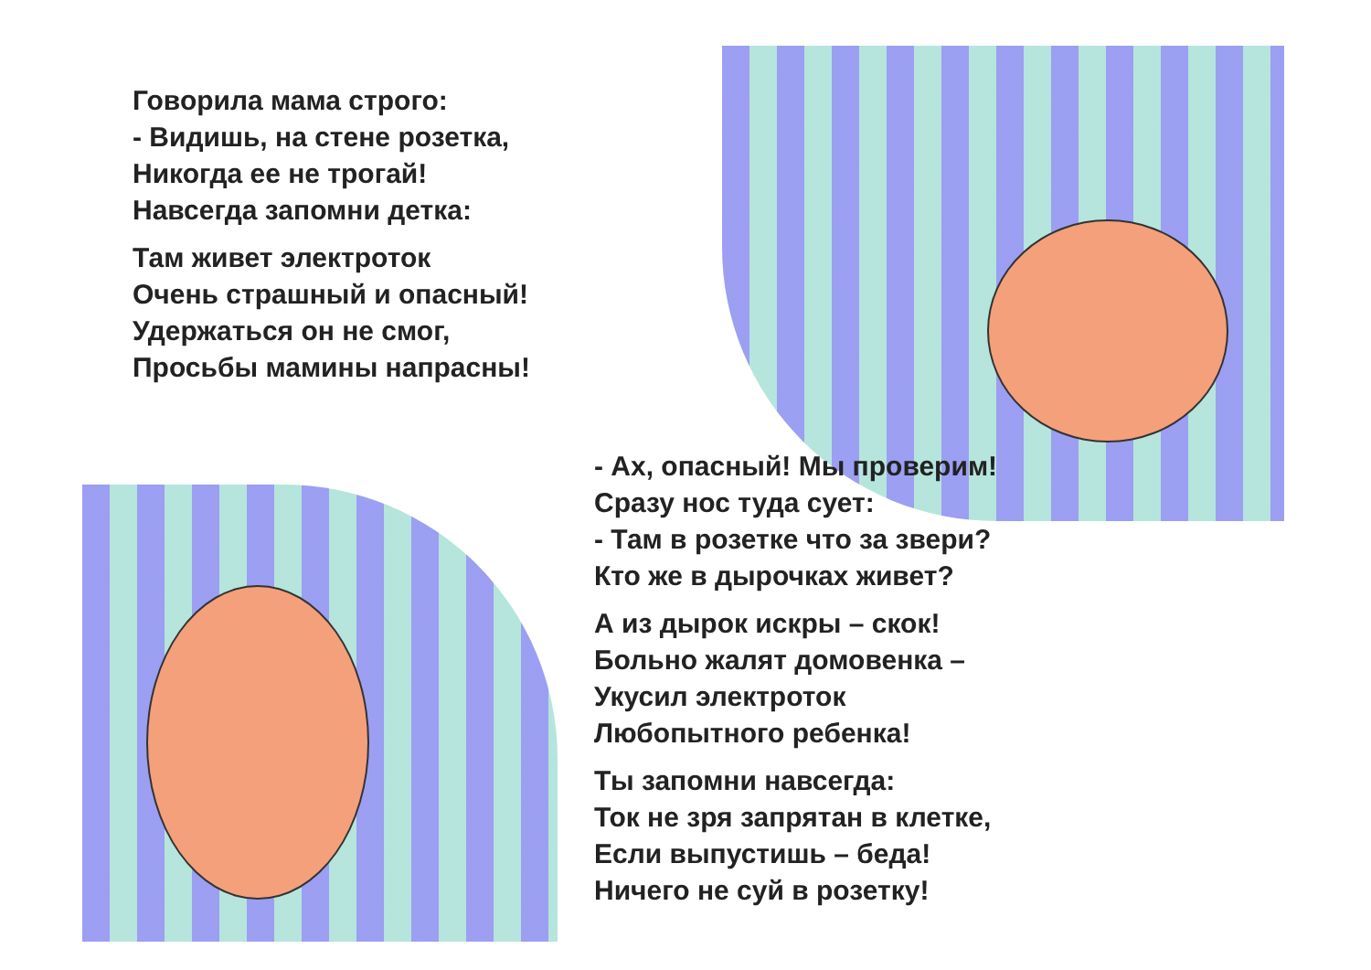Говорила мама строго:
- Видишь, на стене розетка,
Никогда ее не трогай!
Навсегда запомни детка:
Там живет электроток
Очень страшный и опасный!
Удержаться он не смог,
Просьбы мамины напрасны!
- Ах, опасный! Мы проверим!
Сразу нос туда сует:
- Там в розетке что за звери?
Кто же в дырочках живет?
А из дырок искры – скок!
Больно жалят домовенка –
Укусил электроток
Любопытного ребенка!
Ты запомни навсегда:
Ток не зря запрятан в клетке,
Если выпустишь – беда!
Ничего не суй в розетку!